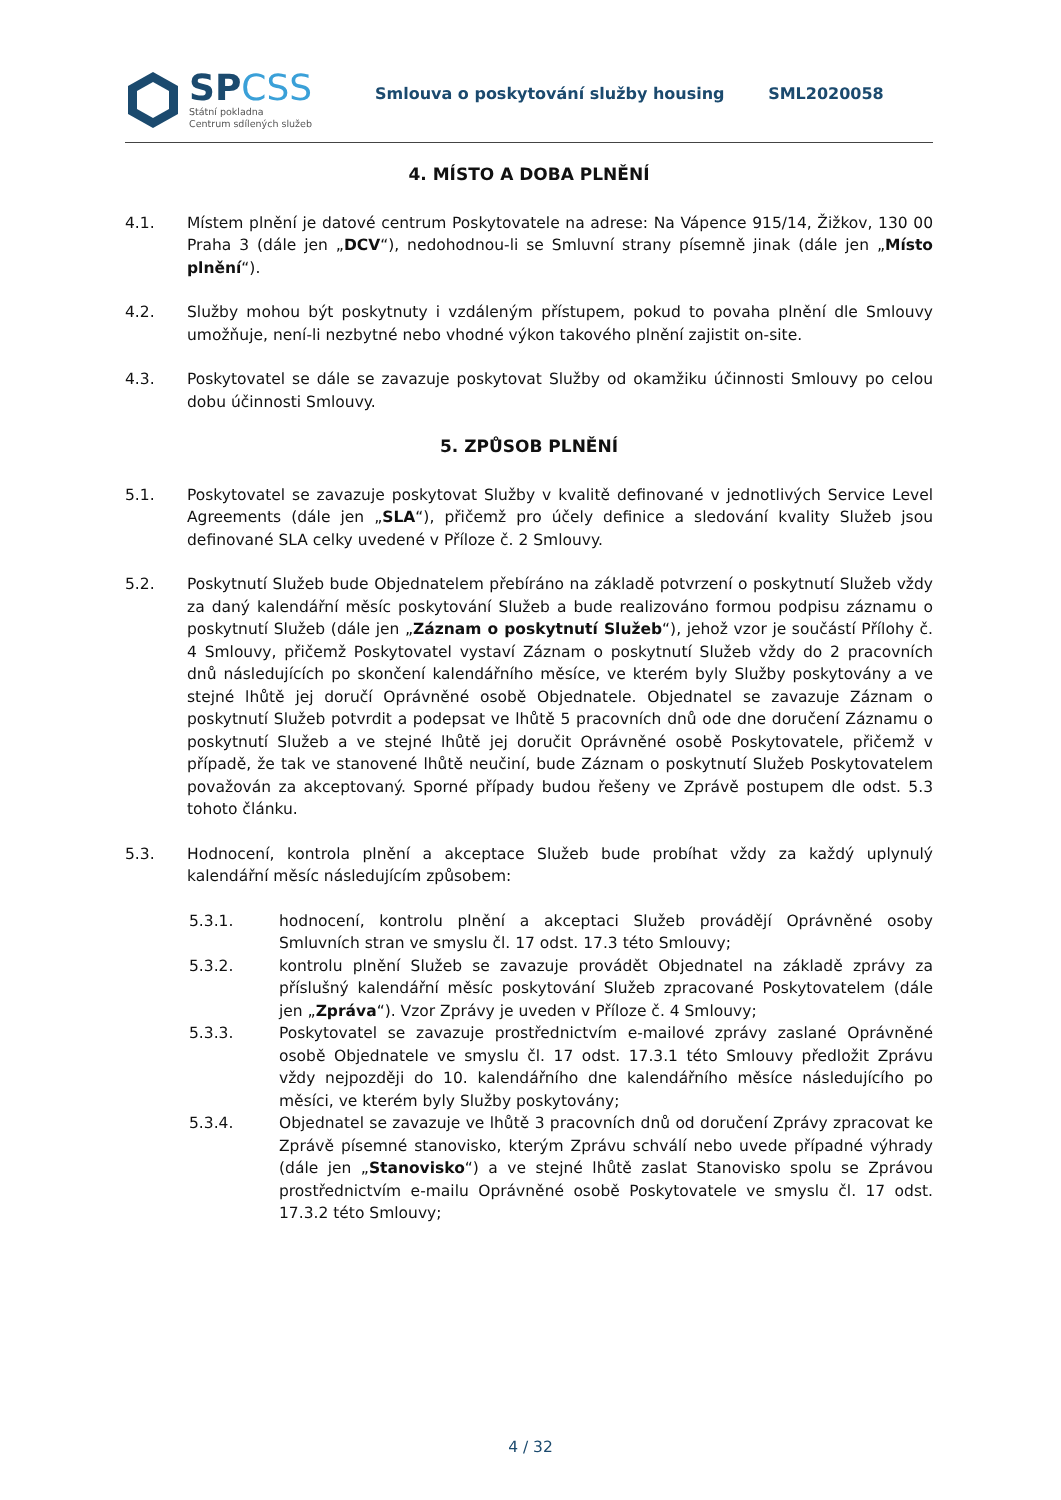SPCSS
Státní pokladna
Centrum sdílených služeb
Smlouva o poskytování služby housing SML2020058
4. MÍSTO A DOBA PLNĚNÍ
4.1. Místem plnění je datové centrum Poskytovatele na adrese: Na Vápence 915/14, Žižkov, 130 00 Praha 3 (dále jen „DCV“), nedohodnou-li se Smluvní strany písemně jinak (dále jen „Místo plnění“).
4.2. Služby mohou být poskytnuty i vzdáleným přístupem, pokud to povaha plnění dle Smlouvy umožňuje, není-li nezbytné nebo vhodné výkon takového plnění zajistit on-site.
4.3. Poskytovatel se dále se zavazuje poskytovat Služby od okamžiku účinnosti Smlouvy po celou dobu účinnosti Smlouvy.
5. ZPŮSOB PLNĚNÍ
5.1. Poskytovatel se zavazuje poskytovat Služby v kvalitě definované v jednotlivých Service Level Agreements (dále jen „SLA“), přičemž pro účely definice a sledování kvality Služeb jsou definované SLA celky uvedené v Příloze č. 2 Smlouvy.
5.2. Poskytnutí Služeb bude Objednatelem přebíráno na základě potvrzení o poskytnutí Služeb vždy za daný kalendářní měsíc poskytování Služeb a bude realizováno formou podpisu záznamu o poskytnutí Služeb (dále jen „Záznam o poskytnutí Služeb“), jehož vzor je součástí Přílohy č. 4 Smlouvy, přičemž Poskytovatel vystaví Záznam o poskytnutí Služeb vždy do 2 pracovních dnů následujících po skončení kalendářního měsíce, ve kterém byly Služby poskytovány a ve stejné lhůtě jej doručí Oprávněné osobě Objednatele. Objednatel se zavazuje Záznam o poskytnutí Služeb potvrdit a podepsat ve lhůtě 5 pracovních dnů ode dne doručení Záznamu o poskytnutí Služeb a ve stejné lhůtě jej doručit Oprávněné osobě Poskytovatele, přičemž v případě, že tak ve stanovené lhůtě neučiní, bude Záznam o poskytnutí Služeb Poskytovatelem považován za akceptovaný. Sporné případy budou řešeny ve Zprávě postupem dle odst. 5.3 tohoto článku.
5.3. Hodnocení, kontrola plnění a akceptace Služeb bude probíhat vždy za každý uplynulý kalendářní měsíc následujícím způsobem:
5.3.1. hodnocení, kontrolu plnění a akceptaci Služeb provádějí Oprávněné osoby Smluvních stran ve smyslu čl. 17 odst. 17.3 této Smlouvy;
5.3.2. kontrolu plnění Služeb se zavazuje provádět Objednatel na základě zprávy za příslušný kalendářní měsíc poskytování Služeb zpracované Poskytovatelem (dále jen „Zpráva“). Vzor Zprávy je uveden v Příloze č. 4 Smlouvy;
5.3.3. Poskytovatel se zavazuje prostřednictvím e-mailové zprávy zaslané Oprávněné osobě Objednatele ve smyslu čl. 17 odst. 17.3.1 této Smlouvy předložit Zprávu vždy nejpozději do 10. kalendářního dne kalendářního měsíce následujícího po měsíci, ve kterém byly Služby poskytovány;
5.3.4. Objednatel se zavazuje ve lhůtě 3 pracovních dnů od doručení Zprávy zpracovat ke Zprávě písemné stanovisko, kterým Zprávu schválí nebo uvede případné výhrady (dále jen „Stanovisko“) a ve stejné lhůtě zaslat Stanovisko spolu se Zprávou prostřednictvím e-mailu Oprávněné osobě Poskytovatele ve smyslu čl. 17 odst. 17.3.2 této Smlouvy;
4 / 32